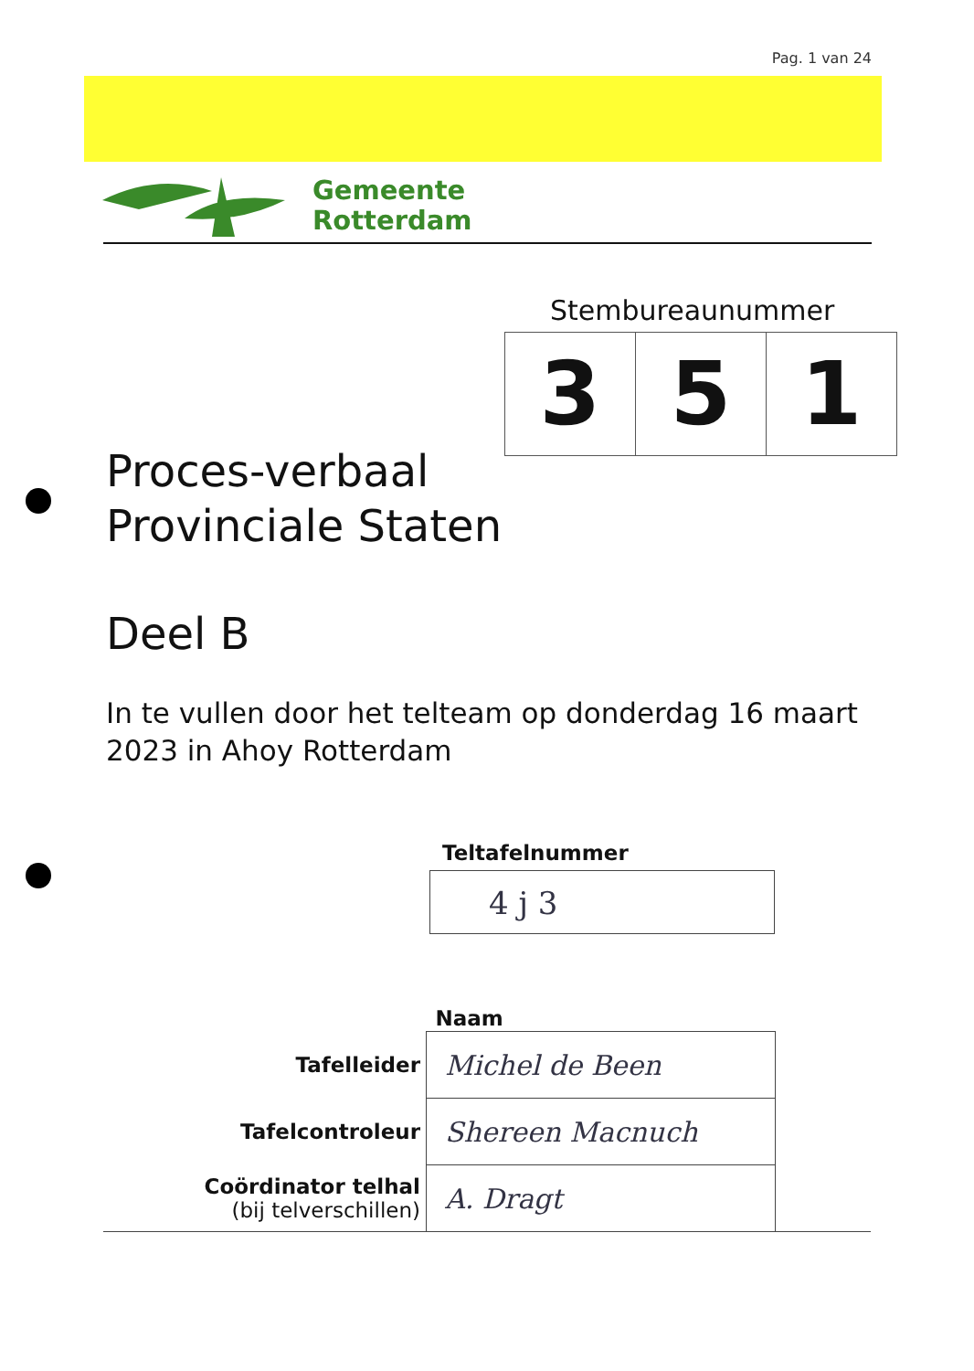Pag. 1 van 24
Gemeente
Rotterdam
Stembureaunummer
| 3 | 5 | 1 |
Proces-verbaal
Provinciale Staten
Deel B
In te vullen door het telteam op donderdag 16 maart 2023 in Ahoy Rotterdam
Teltafelnummer
4 j 3
| | Naam | |
| Tafelleider | Michel de Been | |
| Tafelcontroleur | Shereen Macnuch | |
| Coördinator telhal (bij telverschillen) | A. Dragt | |